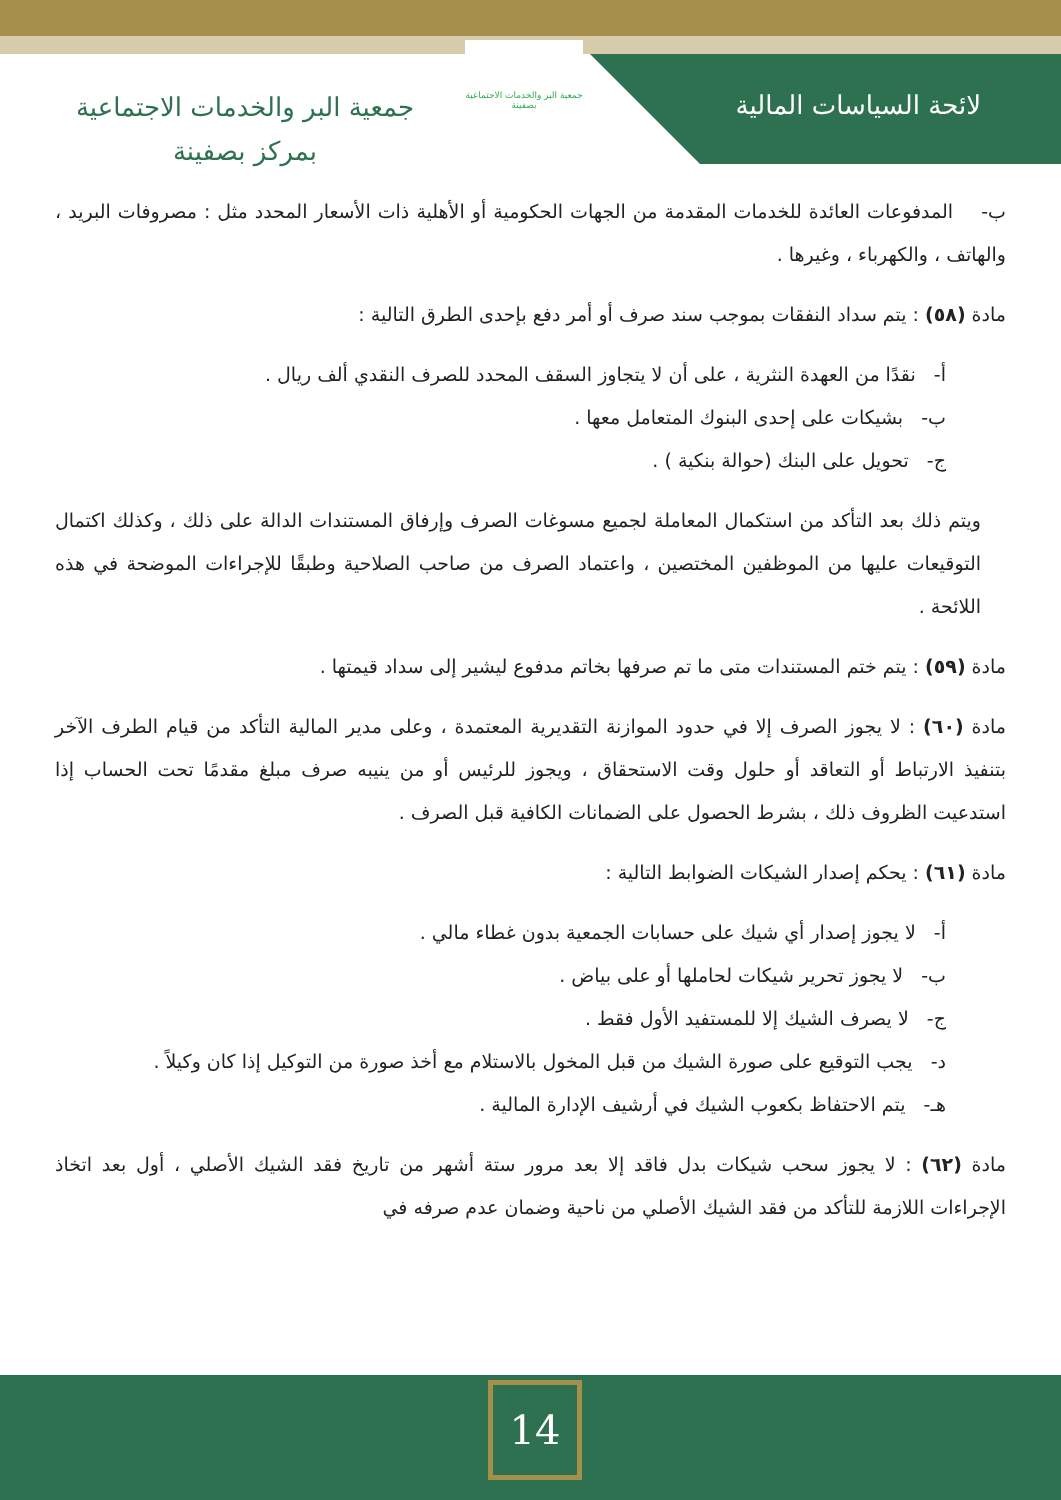لائحة السياسات المالية
جمعية البر والخدمات الاجتماعية بصفينة
جمعية البر والخدمات الاجتماعية
بمركز بصفينة
ب- المدفوعات العائدة للخدمات المقدمة من الجهات الحكومية أو الأهلية ذات الأسعار المحدد مثل : مصروفات البريد ، والهاتف ، والكهرباء ، وغيرها .
مادة (٥٨) : يتم سداد النفقات بموجب سند صرف أو أمر دفع بإحدى الطرق التالية :
أ- نقدًا من العهدة النثرية ، على أن لا يتجاوز السقف المحدد للصرف النقدي ألف ريال .
ب- بشيكات على إحدى البنوك المتعامل معها .
ج- تحويل على البنك (حوالة بنكية ) .
ويتم ذلك بعد التأكد من استكمال المعاملة لجميع مسوغات الصرف وإرفاق المستندات الدالة على ذلك ، وكذلك اكتمال التوقيعات عليها من الموظفين المختصين ، واعتماد الصرف من صاحب الصلاحية وطبقًا للإجراءات الموضحة في هذه اللائحة .
مادة (٥٩) : يتم ختم المستندات متى ما تم صرفها بخاتم مدفوع ليشير إلى سداد قيمتها .
مادة (٦٠) : لا يجوز الصرف إلا في حدود الموازنة التقديرية المعتمدة ، وعلى مدير المالية التأكد من قيام الطرف الآخر بتنفيذ الارتباط أو التعاقد أو حلول وقت الاستحقاق ، ويجوز للرئيس أو من ينيبه صرف مبلغ مقدمًا تحت الحساب إذا استدعيت الظروف ذلك ، بشرط الحصول على الضمانات الكافية قبل الصرف .
مادة (٦١) : يحكم إصدار الشيكات الضوابط التالية :
أ- لا يجوز إصدار أي شيك على حسابات الجمعية بدون غطاء مالي .
ب- لا يجوز تحرير شيكات لحاملها أو على بياض .
ج- لا يصرف الشيك إلا للمستفيد الأول فقط .
د- يجب التوقيع على صورة الشيك من قبل المخول بالاستلام مع أخذ صورة من التوكيل إذا كان وكيلاً .
هـ- يتم الاحتفاظ بكعوب الشيك في أرشيف الإدارة المالية .
مادة (٦٢) : لا يجوز سحب شيكات بدل فاقد إلا بعد مرور ستة أشهر من تاريخ فقد الشيك الأصلي ، أول بعد اتخاذ الإجراءات اللازمة للتأكد من فقد الشيك الأصلي من ناحية وضمان عدم صرفه في
14